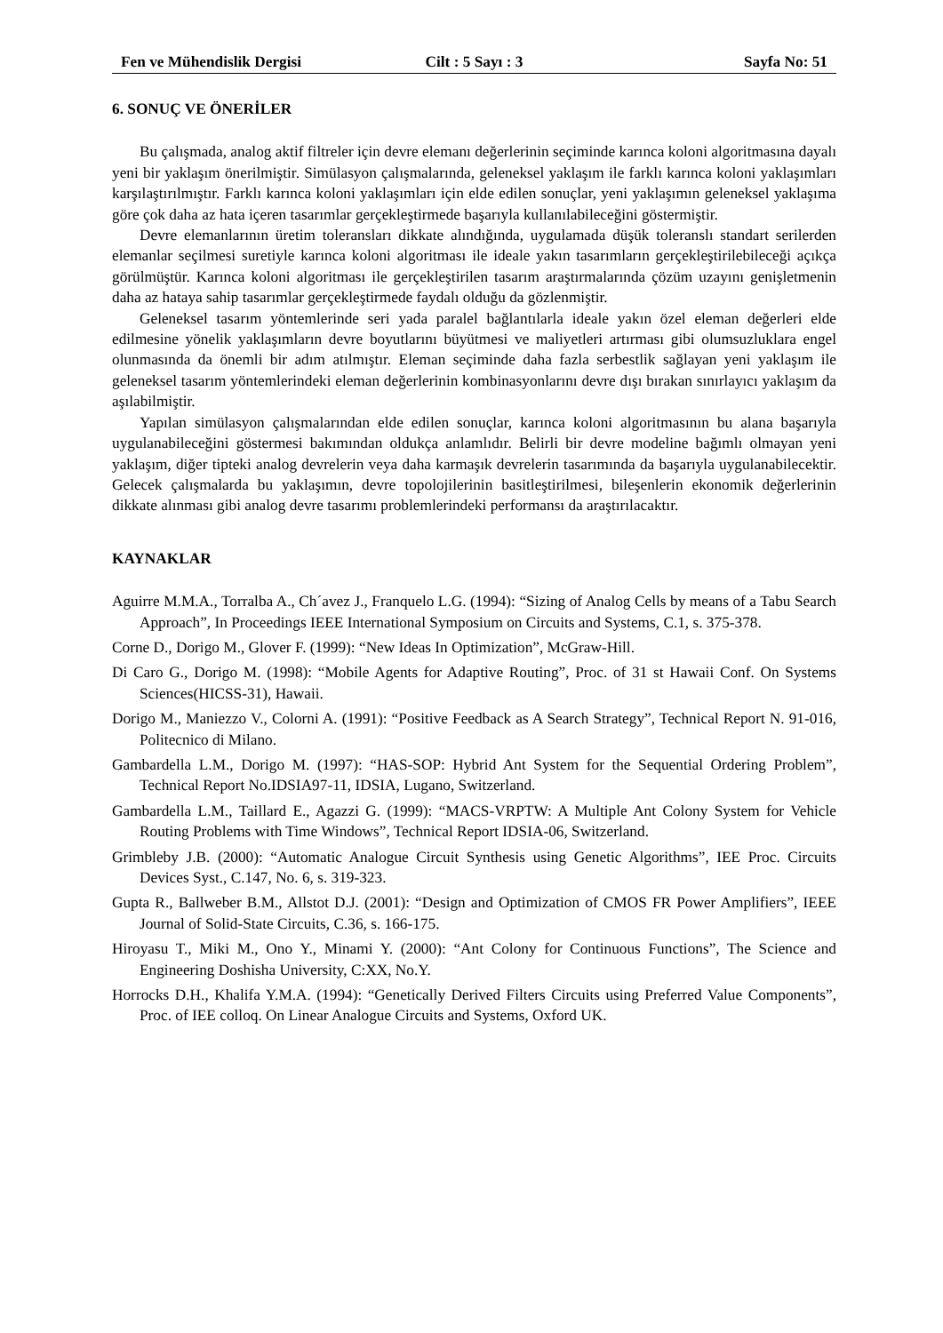Fen ve Mühendislik Dergisi Cilt : 5 Sayı : 3 Sayfa No: 51
6. SONUÇ VE ÖNERİLER
Bu çalışmada, analog aktif filtreler için devre elemanı değerlerinin seçiminde karınca koloni algoritmasına dayalı yeni bir yaklaşım önerilmiştir. Simülasyon çalışmalarında, geleneksel yaklaşım ile farklı karınca koloni yaklaşımları karşılaştırılmıştır. Farklı karınca koloni yaklaşımları için elde edilen sonuçlar, yeni yaklaşımın geleneksel yaklaşıma göre çok daha az hata içeren tasarımlar gerçekleştirmede başarıyla kullanılabileceğini göstermiştir.
Devre elemanlarının üretim toleransları dikkate alındığında, uygulamada düşük toleranslı standart serilerden elemanlar seçilmesi suretiyle karınca koloni algoritması ile ideale yakın tasarımların gerçekleştirilebileceği açıkça görülmüştür. Karınca koloni algoritması ile gerçekleştirilen tasarım araştırmalarında çözüm uzayını genişletmenin daha az hataya sahip tasarımlar gerçekleştirmede faydalı olduğu da gözlenmiştir.
Geleneksel tasarım yöntemlerinde seri yada paralel bağlantılarla ideale yakın özel eleman değerleri elde edilmesine yönelik yaklaşımların devre boyutlarını büyütmesi ve maliyetleri artırması gibi olumsuzluklara engel olunmasında da önemli bir adım atılmıştır. Eleman seçiminde daha fazla serbestlik sağlayan yeni yaklaşım ile geleneksel tasarım yöntemlerindeki eleman değerlerinin kombinasyonlarını devre dışı bırakan sınırlayıcı yaklaşım da aşılabilmiştir.
Yapılan simülasyon çalışmalarından elde edilen sonuçlar, karınca koloni algoritmasının bu alana başarıyla uygulanabileceğini göstermesi bakımından oldukça anlamlıdır. Belirli bir devre modeline bağımlı olmayan yeni yaklaşım, diğer tipteki analog devrelerin veya daha karmaşık devrelerin tasarımında da başarıyla uygulanabilecektir. Gelecek çalışmalarda bu yaklaşımın, devre topolojilerinin basitleştirilmesi, bileşenlerin ekonomik değerlerinin dikkate alınması gibi analog devre tasarımı problemlerindeki performansı da araştırılacaktır.
KAYNAKLAR
Aguirre M.M.A., Torralba A., Ch´avez J., Franquelo L.G. (1994): “Sizing of Analog Cells by means of a Tabu Search Approach”, In Proceedings IEEE International Symposium on Circuits and Systems, C.1, s. 375-378.
Corne D., Dorigo M., Glover F. (1999): “New Ideas In Optimization”, McGraw-Hill.
Di Caro G., Dorigo M. (1998): “Mobile Agents for Adaptive Routing”, Proc. of 31 st Hawaii Conf. On Systems Sciences(HICSS-31), Hawaii.
Dorigo M., Maniezzo V., Colorni A. (1991): “Positive Feedback as A Search Strategy”, Technical Report N. 91-016, Politecnico di Milano.
Gambardella L.M., Dorigo M. (1997): “HAS-SOP: Hybrid Ant System for the Sequential Ordering Problem”, Technical Report No.IDSIA97-11, IDSIA, Lugano, Switzerland.
Gambardella L.M., Taillard E., Agazzi G. (1999): “MACS-VRPTW: A Multiple Ant Colony System for Vehicle Routing Problems with Time Windows”, Technical Report IDSIA-06, Switzerland.
Grimbleby J.B. (2000): “Automatic Analogue Circuit Synthesis using Genetic Algorithms”, IEE Proc. Circuits Devices Syst., C.147, No. 6, s. 319-323.
Gupta R., Ballweber B.M., Allstot D.J. (2001): “Design and Optimization of CMOS FR Power Amplifiers”, IEEE Journal of Solid-State Circuits, C.36, s. 166-175.
Hiroyasu T., Miki M., Ono Y., Minami Y. (2000): “Ant Colony for Continuous Functions”, The Science and Engineering Doshisha University, C:XX, No.Y.
Horrocks D.H., Khalifa Y.M.A. (1994): “Genetically Derived Filters Circuits using Preferred Value Components”, Proc. of IEE colloq. On Linear Analogue Circuits and Systems, Oxford UK.